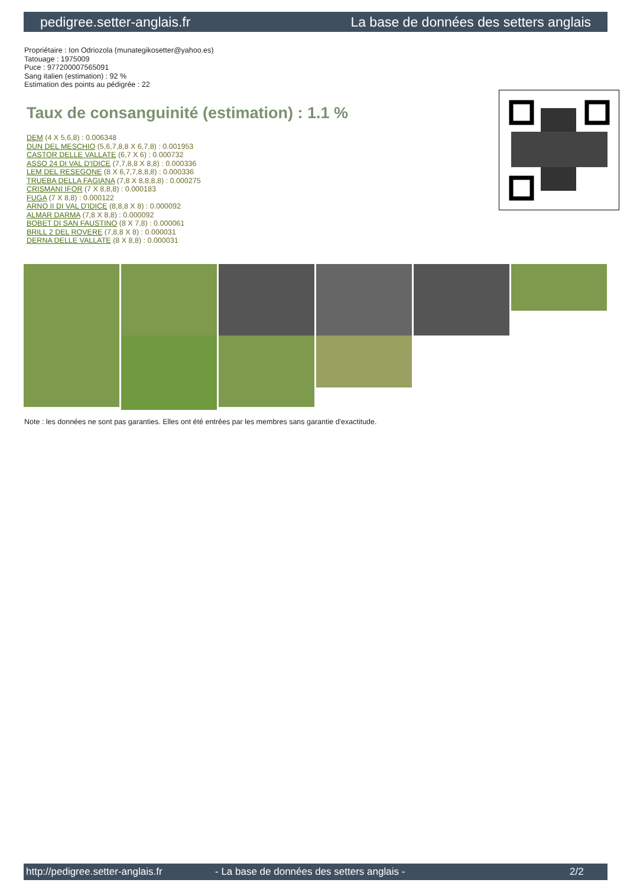pedigree.setter-anglais.fr La base de données des setters anglais
Propriétaire : Ion Odriozola (munategikosetter@yahoo.es)
Tatouage : 1975009
Puce : 977200007565091
Sang italien (estimation) : 92 %
Estimation des points au pédigrée : 22
Taux de consanguinité (estimation) : 1.1 %
DEM (4 X 5,6,8) : 0.006348
DUN DEL MESCHIO (5,6,7,8,8 X 6,7,8) : 0.001953
CASTOR DELLE VALLATE (6,7 X 6) : 0.000732
ASSO 24 DI VAL D'IDICE (7,7,8,8 X 8,8) : 0.000336
LEM DEL RESEGONE (8 X 6,7,7,8,8,8) : 0.000336
TRUEBA DELLA FAGIANA (7,8 X 8,8,8,8) : 0.000275
CRISMANI IFOR (7 X 8,8,8) : 0.000183
FUGA (7 X 8,8) : 0.000122
ARNO II DI VAL D'IDICE (8,8,8 X 8) : 0.000092
ALMAR DARMA (7,8 X 8,8) : 0.000092
BOBET DI SAN FAUSTINO (8 X 7,8) : 0.000061
BRILL 2 DEL ROVERE (7,8,8 X 8) : 0.000031
DERNA DELLE VALLATE (8 X 8,8) : 0.000031
Note : les données ne sont pas garanties. Elles ont été entrées par les membres sans garantie d'exactitude.
http://pedigree.setter-anglais.fr - La base de données des setters anglais - 2/2